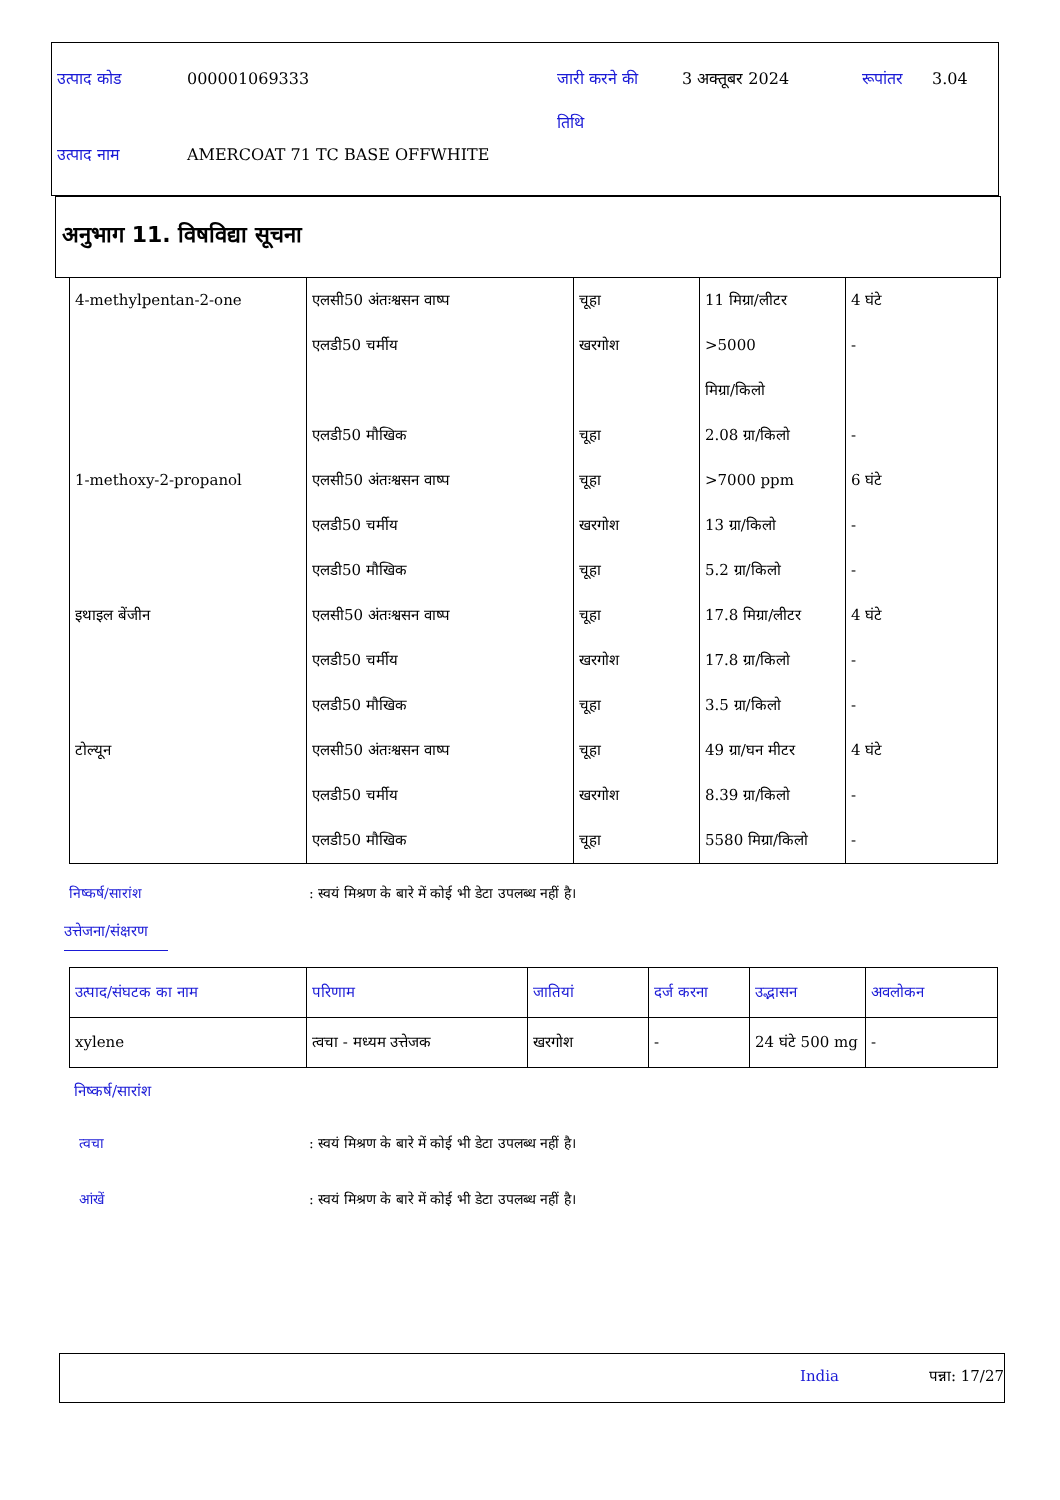उत्पाद कोड 000001069333 जारी करने की
तिथि
3 अक्तूबर 2024 रूपांतर 3.04
उत्पाद नाम AMERCOAT 71 TC BASE OFFWHITE
अनुभाग 11. विषविद्या सूचना
| 4-methylpentan-2-one | एलसी50 अंतःश्वसन वाष्प एलडी50 चर्मीय एलडी50 मौखिक | चूहा खरगोश चूहा | 11 मिग्रा/लीटर >5000 मिग्रा/किलो 2.08 ग्रा/किलो | 4 घंटे - - |
| 1-methoxy-2-propanol | एलसी50 अंतःश्वसन वाष्प एलडी50 चर्मीय एलडी50 मौखिक | चूहा खरगोश चूहा | >7000 ppm 13 ग्रा/किलो 5.2 ग्रा/किलो | 6 घंटे - - |
| इथाइल बेंजीन | एलसी50 अंतःश्वसन वाष्प एलडी50 चर्मीय एलडी50 मौखिक | चूहा खरगोश चूहा | 17.8 मिग्रा/लीटर 17.8 ग्रा/किलो 3.5 ग्रा/किलो | 4 घंटे - - |
| टोल्यून | एलसी50 अंतःश्वसन वाष्प एलडी50 चर्मीय एलडी50 मौखिक | चूहा खरगोश चूहा | 49 ग्रा/घन मीटर 8.39 ग्रा/किलो 5580 मिग्रा/किलो | 4 घंटे - - |
निष्कर्ष/सारांश : स्वयं मिश्रण के बारे में कोई भी डेटा उपलब्ध नहीं है।
उत्तेजना/संक्षरण
| उत्पाद/संघटक का नाम | परिणाम | जातियां | दर्ज करना | उद्भासन | अवलोकन |
| --- | --- | --- | --- | --- | --- |
| xylene | त्वचा - मध्यम उत्तेजक | खरगोश | - | 24 घंटे 500 mg | - |
निष्कर्ष/सारांश
त्वचा : स्वयं मिश्रण के बारे में कोई भी डेटा उपलब्ध नहीं है।
आंखें : स्वयं मिश्रण के बारे में कोई भी डेटा उपलब्ध नहीं है।
India पन्ना: 17/27